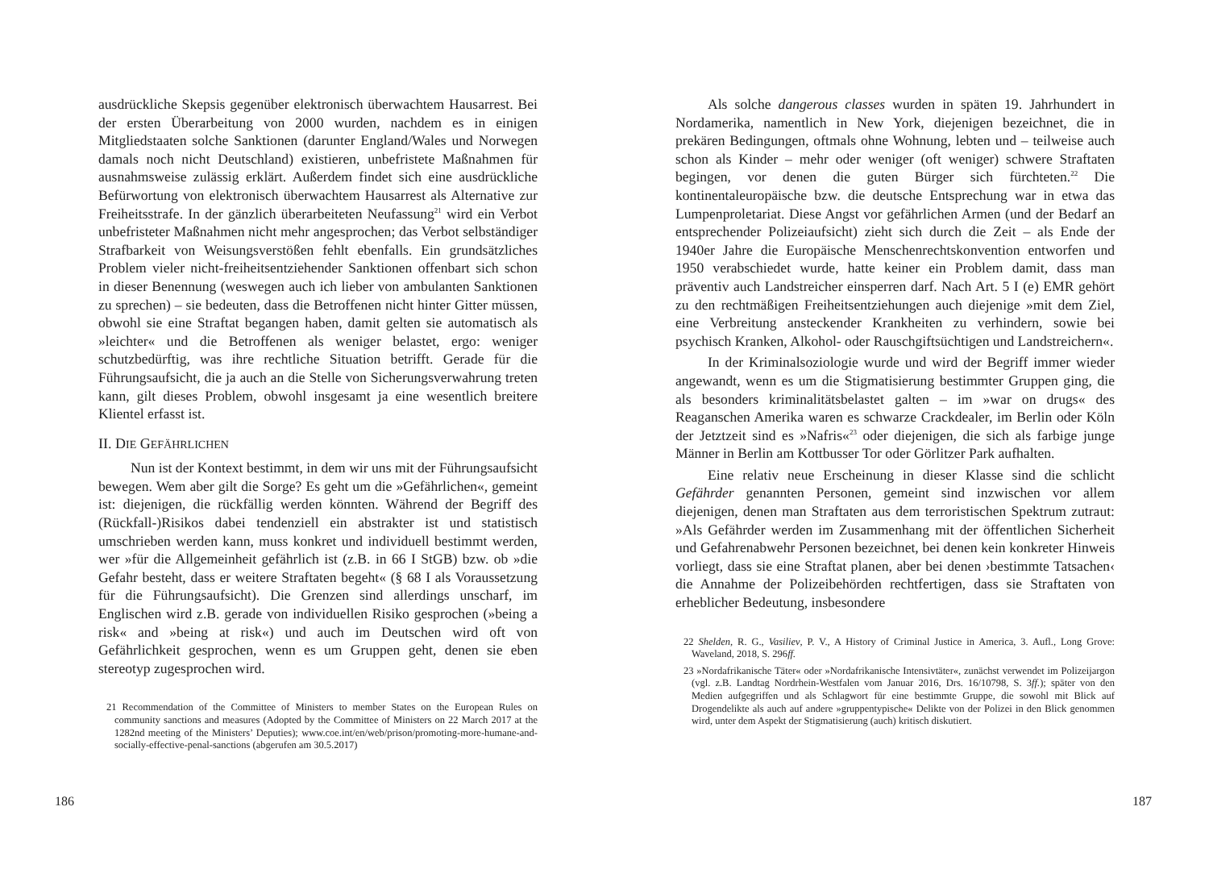ausdrückliche Skepsis gegenüber elektronisch überwachtem Hausarrest. Bei der ersten Überarbeitung von 2000 wurden, nachdem es in einigen Mitgliedstaaten solche Sanktionen (darunter England/Wales und Norwegen damals noch nicht Deutschland) existieren, unbefristete Maßnahmen für ausnahmsweise zulässig erklärt. Außerdem findet sich eine ausdrückliche Befürwortung von elektronisch überwachtem Hausarrest als Alternative zur Freiheitsstrafe. In der gänzlich überarbeiteten Neufassung<sup>21</sup> wird ein Verbot unbefristeter Maßnahmen nicht mehr angesprochen; das Verbot selbständiger Strafbarkeit von Weisungsverstößen fehlt ebenfalls. Ein grundsätzliches Problem vieler nicht-freiheitsentziehender Sanktionen offenbart sich schon in dieser Benennung (weswegen auch ich lieber von ambulanten Sanktionen zu sprechen) – sie bedeuten, dass die Betroffenen nicht hinter Gitter müssen, obwohl sie eine Straftat begangen haben, damit gelten sie automatisch als »leichter« und die Betroffenen als weniger belastet, ergo: weniger schutzbedürftig, was ihre rechtliche Situation betrifft. Gerade für die Führungsaufsicht, die ja auch an die Stelle von Sicherungsverwahrung treten kann, gilt dieses Problem, obwohl insgesamt ja eine wesentlich breitere Klientel erfasst ist.
II. DIE GEFÄHRLICHEN
Nun ist der Kontext bestimmt, in dem wir uns mit der Führungsaufsicht bewegen. Wem aber gilt die Sorge? Es geht um die »Gefährlichen«, gemeint ist: diejenigen, die rückfällig werden könnten. Während der Begriff des (Rückfall-)Risikos dabei tendenziell ein abstrakter ist und statistisch umschrieben werden kann, muss konkret und individuell bestimmt werden, wer »für die Allgemeinheit gefährlich ist (z.B. in 66 I StGB) bzw. ob »die Gefahr besteht, dass er weitere Straftaten begeht« (§ 68 I als Voraussetzung für die Führungsaufsicht). Die Grenzen sind allerdings unscharf, im Englischen wird z.B. gerade von individuellen Risiko gesprochen (»being a risk« and »being at risk«) und auch im Deutschen wird oft von Gefährlichkeit gesprochen, wenn es um Gruppen geht, denen sie eben stereotyp zugesprochen wird.
21 Recommendation of the Committee of Ministers to member States on the European Rules on community sanctions and measures (Adopted by the Committee of Ministers on 22 March 2017 at the 1282nd meeting of the Ministers’ Deputies); www.coe.int/en/web/prison/promoting-more-humane-and-socially-effective-penal-sanctions (abgerufen am 30.5.2017)
186
Als solche dangerous classes wurden in späten 19. Jahrhundert in Nordamerika, namentlich in New York, diejenigen bezeichnet, die in prekären Bedingungen, oftmals ohne Wohnung, lebten und – teilweise auch schon als Kinder – mehr oder weniger (oft weniger) schwere Straftaten begingen, vor denen die guten Bürger sich fürchteten.<sup>22</sup> Die kontinentaleuropäische bzw. die deutsche Entsprechung war in etwa das Lumpenproletariat. Diese Angst vor gefährlichen Armen (und der Bedarf an entsprechender Polizeiaufsicht) zieht sich durch die Zeit – als Ende der 1940er Jahre die Europäische Menschenrechtskonvention entworfen und 1950 verabschiedet wurde, hatte keiner ein Problem damit, dass man präventiv auch Landstreicher einsperren darf. Nach Art. 5 I (e) EMR gehört zu den rechtmäßigen Freiheitsentziehungen auch diejenige »mit dem Ziel, eine Verbreitung ansteckender Krankheiten zu verhindern, sowie bei psychisch Kranken, Alkohol- oder Rauschgiftsüchtigen und Landstreichern«.
In der Kriminalsoziologie wurde und wird der Begriff immer wieder angewandt, wenn es um die Stigmatisierung bestimmter Gruppen ging, die als besonders kriminalitätsbelastet galten – im »war on drugs« des Reaganschen Amerika waren es schwarze Crackdealer, im Berlin oder Köln der Jetztzeit sind es »Nafris«<sup>23</sup> oder diejenigen, die sich als farbige junge Männer in Berlin am Kottbusser Tor oder Görlitzer Park aufhalten.
Eine relativ neue Erscheinung in dieser Klasse sind die schlicht Gefährder genannten Personen, gemeint sind inzwischen vor allem diejenigen, denen man Straftaten aus dem terroristischen Spektrum zutraut: »Als Gefährder werden im Zusammenhang mit der öffentlichen Sicherheit und Gefahrenabwehr Personen bezeichnet, bei denen kein konkreter Hinweis vorliegt, dass sie eine Straftat planen, aber bei denen ›bestimmte Tatsachen‹ die Annahme der Polizeibehörden rechtfertigen, dass sie Straftaten von erheblicher Bedeutung, insbesondere
22 Shelden, R. G., Vasiliev, P. V., A History of Criminal Justice in America, 3. Aufl., Long Grove: Waveland, 2018, S. 296ff.
23 »Nordafrikanische Täter« oder »Nordafrikanische Intensivtäter«, zunächst verwendet im Polizeijargon (vgl. z.B. Landtag Nordrhein-Westfalen vom Januar 2016, Drs. 16/10798, S. 3ff.); später von den Medien aufgegriffen und als Schlagwort für eine bestimmte Gruppe, die sowohl mit Blick auf Drogendelikte als auch auf andere »gruppentypische« Delikte von der Polizei in den Blick genommen wird, unter dem Aspekt der Stigmatisierung (auch) kritisch diskutiert.
187